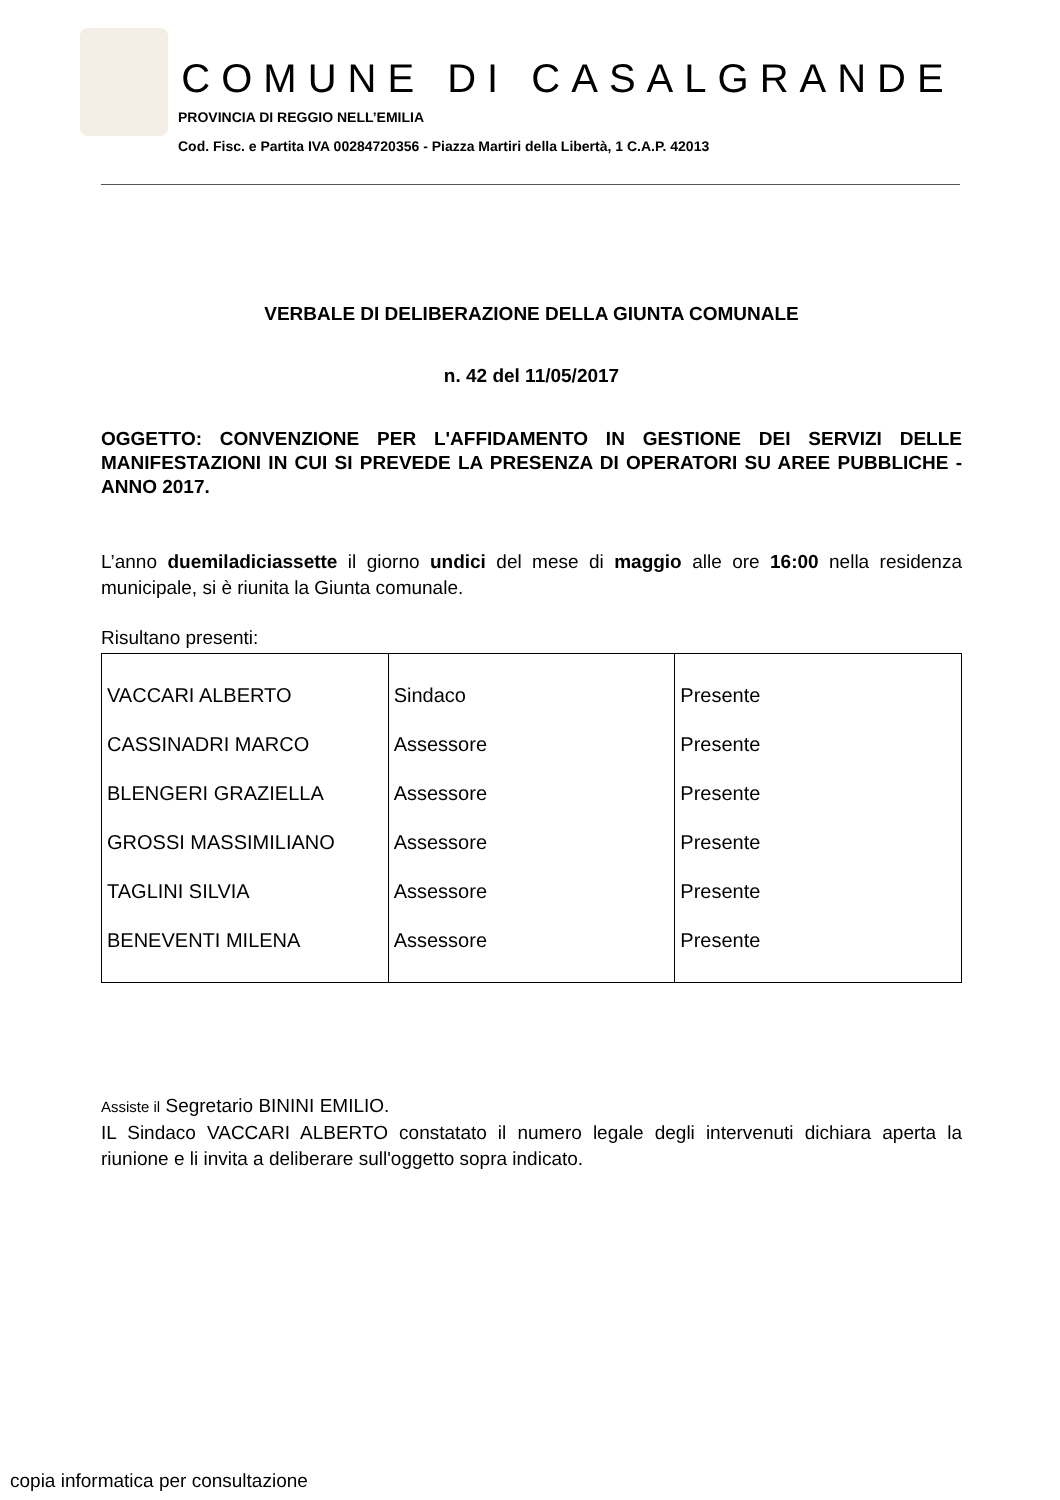COMUNE DI CASALGRANDE
PROVINCIA DI REGGIO NELL’EMILIA
Cod. Fisc. e Partita IVA 00284720356 - Piazza Martiri della Libertà, 1 C.A.P. 42013
VERBALE DI DELIBERAZIONE DELLA GIUNTA COMUNALE
n. 42 del 11/05/2017
OGGETTO: CONVENZIONE PER L'AFFIDAMENTO IN GESTIONE DEI SERVIZI DELLE MANIFESTAZIONI IN CUI SI PREVEDE LA PRESENZA DI OPERATORI SU AREE PUBBLICHE - ANNO 2017.
L’anno duemiladiciassette il giorno undici del mese di maggio alle ore 16:00 nella residenza municipale, si è riunita la Giunta comunale.
Risultano presenti:
| VACCARI ALBERTO | Sindaco | Presente |
| CASSINADRI MARCO | Assessore | Presente |
| BLENGERI GRAZIELLA | Assessore | Presente |
| GROSSI MASSIMILIANO | Assessore | Presente |
| TAGLINI SILVIA | Assessore | Presente |
| BENEVENTI MILENA | Assessore | Presente |
Assiste il Segretario BININI EMILIO.
IL Sindaco VACCARI ALBERTO constatato il numero legale degli intervenuti dichiara aperta la riunione e li invita a deliberare sull'oggetto sopra indicato.
copia informatica per consultazione